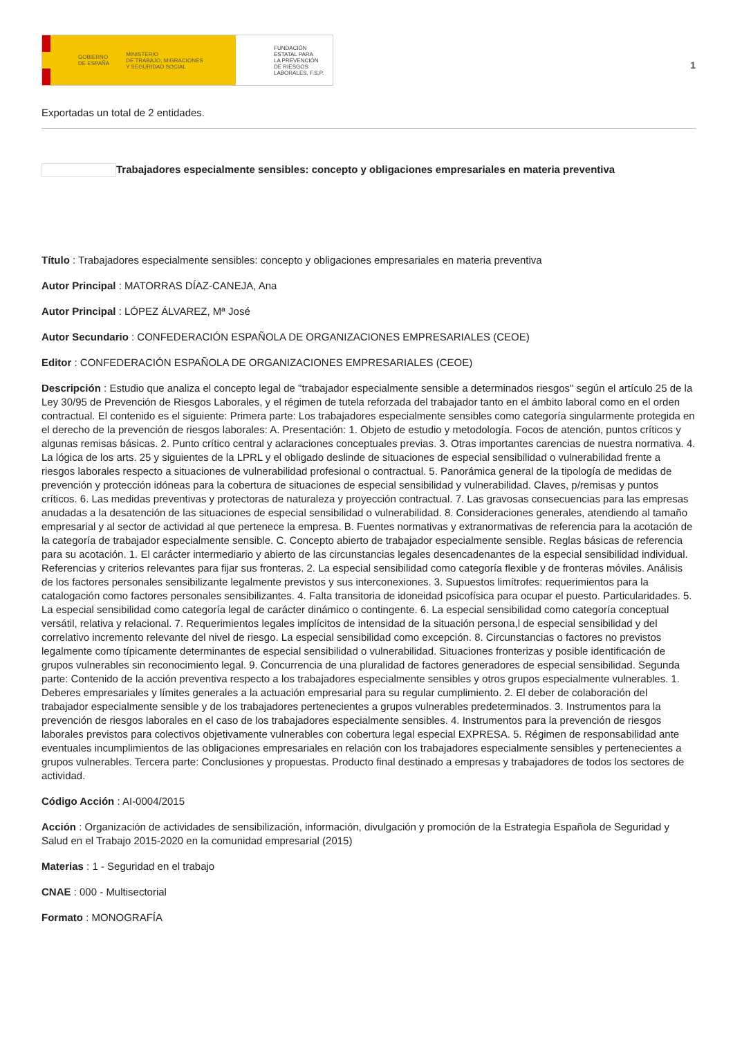GOBIERNO
DE ESPAÑA MINISTERIO
DE TRABAJO, MIGRACIONES
Y SEGURIDAD SOCIAL
FUNDACIÓN
ESTATAL PARA
LA PREVENCIÓN
DE RIESGOS
LABORALES, F.S.P.
1
Exportadas un total de 2 entidades.
Trabajadores especialmente sensibles: concepto y obligaciones empresariales en materia preventiva
Título : Trabajadores especialmente sensibles: concepto y obligaciones empresariales en materia preventiva
Autor Principal : MATORRAS DÍAZ-CANEJA, Ana
Autor Principal : LÓPEZ ÁLVAREZ, Mª José
Autor Secundario : CONFEDERACIÓN ESPAÑOLA DE ORGANIZACIONES EMPRESARIALES (CEOE)
Editor : CONFEDERACIÓN ESPAÑOLA DE ORGANIZACIONES EMPRESARIALES (CEOE)
Descripción : Estudio que analiza el concepto legal de "trabajador especialmente sensible a determinados riesgos" según el artículo 25 de la Ley 30/95 de Prevención de Riesgos Laborales, y el régimen de tutela reforzada del trabajador tanto en el ámbito laboral como en el orden contractual. El contenido es el siguiente: Primera parte: Los trabajadores especialmente sensibles como categoría singularmente protegida en el derecho de la prevención de riesgos laborales: A. Presentación: 1. Objeto de estudio y metodología. Focos de atención, puntos críticos y algunas remisas básicas. 2. Punto crítico central y aclaraciones conceptuales previas. 3. Otras importantes carencias de nuestra normativa. 4. La lógica de los arts. 25 y siguientes de la LPRL y el obligado deslinde de situaciones de especial sensibilidad o vulnerabilidad frente a riesgos laborales respecto a situaciones de vulnerabilidad profesional o contractual. 5. Panorámica general de la tipología de medidas de prevención y protección idóneas para la cobertura de situaciones de especial sensibilidad y vulnerabilidad. Claves, p/remisas y puntos críticos. 6. Las medidas preventivas y protectoras de naturaleza y proyección contractual. 7. Las gravosas consecuencias para las empresas anudadas a la desatención de las situaciones de especial sensibilidad o vulnerabilidad. 8. Consideraciones generales, atendiendo al tamaño empresarial y al sector de actividad al que pertenece la empresa. B. Fuentes normativas y extranormativas de referencia para la acotación de la categoría de trabajador especialmente sensible. C. Concepto abierto de trabajador especialmente sensible. Reglas básicas de referencia para su acotación. 1. El carácter intermediario y abierto de las circunstancias legales desencadenantes de la especial sensibilidad individual. Referencias y criterios relevantes para fijar sus fronteras. 2. La especial sensibilidad como categoría flexible y de fronteras móviles. Análisis de los factores personales sensibilizante legalmente previstos y sus interconexiones. 3. Supuestos limítrofes: requerimientos para la catalogación como factores personales sensibilizantes. 4. Falta transitoria de idoneidad psicofísica para ocupar el puesto. Particularidades. 5. La especial sensibilidad como categoría legal de carácter dinámico o contingente. 6. La especial sensibilidad como categoría conceptual versátil, relativa y relacional. 7. Requerimientos legales implícitos de intensidad de la situación persona,l de especial sensibilidad y del correlativo incremento relevante del nivel de riesgo. La especial sensibilidad como excepción. 8. Circunstancias o factores no previstos legalmente como típicamente determinantes de especial sensibilidad o vulnerabilidad. Situaciones fronterizas y posible identificación de grupos vulnerables sin reconocimiento legal. 9. Concurrencia de una pluralidad de factores generadores de especial sensibilidad. Segunda parte: Contenido de la acción preventiva respecto a los trabajadores especialmente sensibles y otros grupos especialmente vulnerables. 1. Deberes empresariales y límites generales a la actuación empresarial para su regular cumplimiento. 2. El deber de colaboración del trabajador especialmente sensible y de los trabajadores pertenecientes a grupos vulnerables predeterminados. 3. Instrumentos para la prevención de riesgos laborales en el caso de los trabajadores especialmente sensibles. 4. Instrumentos para la prevención de riesgos laborales previstos para colectivos objetivamente vulnerables con cobertura legal especial EXPRESA. 5. Régimen de responsabilidad ante eventuales incumplimientos de las obligaciones empresariales en relación con los trabajadores especialmente sensibles y pertenecientes a grupos vulnerables. Tercera parte: Conclusiones y propuestas. Producto final destinado a empresas y trabajadores de todos los sectores de actividad.
Código Acción : AI-0004/2015
Acción : Organización de actividades de sensibilización, información, divulgación y promoción de la Estrategia Española de Seguridad y Salud en el Trabajo 2015-2020 en la comunidad empresarial (2015)
Materias : 1 - Seguridad en el trabajo
CNAE : 000 - Multisectorial
Formato : MONOGRAFÍA